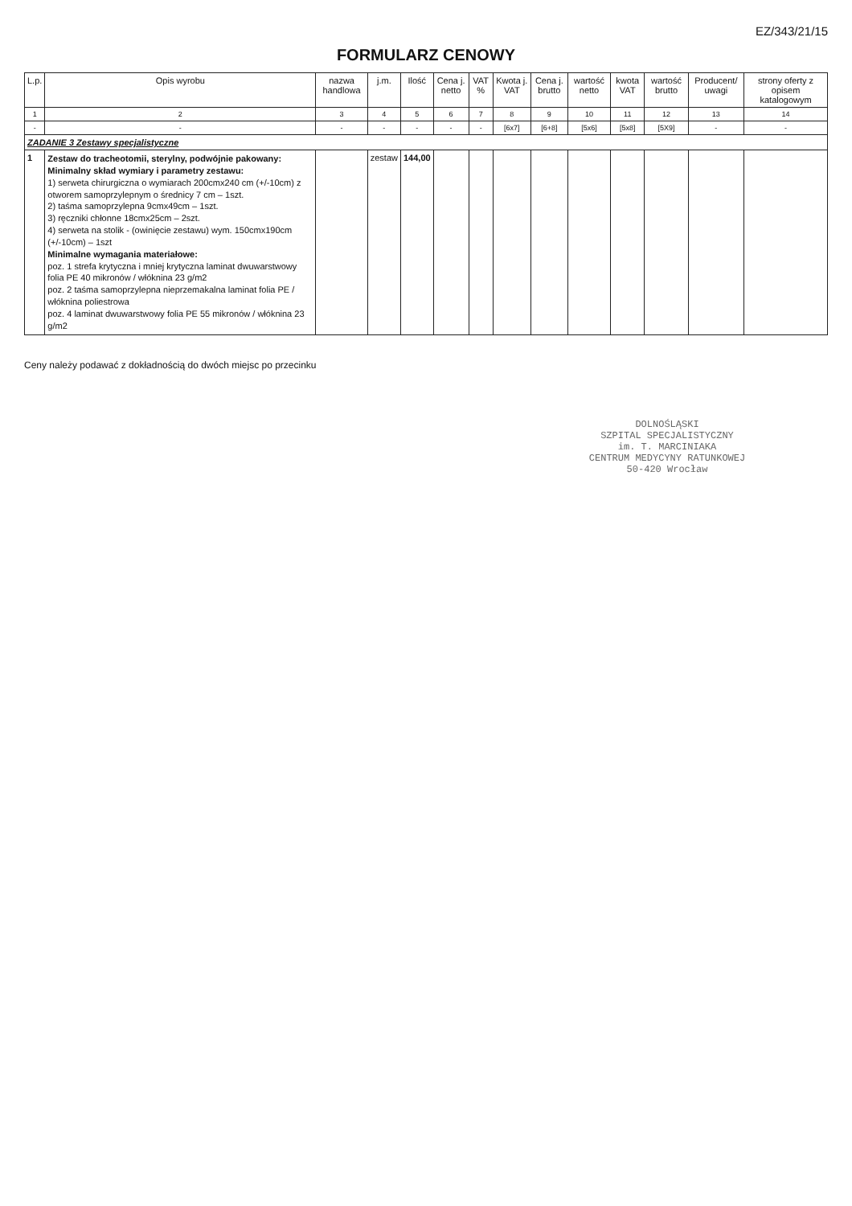EZ/343/21/15
FORMULARZ CENOWY
| L.p. | Opis wyrobu | nazwa handlowa | j.m. | Ilość | Cena j. netto | VAT % | Kwota j. VAT | Cena j. brutto | wartość netto | kwota VAT | wartość brutto | Producent/ uwagi | strony oferty z opisem katalogowym |
| --- | --- | --- | --- | --- | --- | --- | --- | --- | --- | --- | --- | --- | --- |
| 1 | 2 | 3 | 4 | 5 | 6 | 7 | 8 | 9 | 10 | 11 | 12 | 13 | 14 |
| - | - | - | - | - | - | - | [6x7] | [6+8] | [5x6] | [5x8] | [5X9] | - | - |
| ZADANIE 3 Zestawy specjalistyczne | | | | | | | | | | | | | |
| 1 | Zestaw do tracheotomii, sterylny, podwójnie pakowany: Minimalny skład wymiary i parametry zestawu: 1) serweta chirurgiczna o wymiarach 200cmx240 cm (+/-10cm) z otworem samoprzylepnym o średnicy 7 cm – 1szt. 2) taśma samoprzylepna 9cmx49cm – 1szt. 3) ręczniki chłonne 18cmx25cm – 2szt. 4) serweta na stolik - (owinięcie zestawu) wym. 150cmx190cm (+/-10cm) – 1szt Minimalne wymagania materiałowe: poz. 1 strefa krytyczna i mniej krytyczna laminat dwuwarstwowy folia PE 40 mikronów / włóknina 23 g/m2 poz. 2 taśma samoprzylepna nieprzemakalna laminat folia PE / włóknina poliestrowa poz. 4 laminat dwuwarstwowy folia PE 55 mikronów / włóknina 23 g/m2 | | zestaw | 144,00 | | | | | | | | | |
Ceny należy podawać z dokładnością do dwóch miejsc po przecinku
DOLNOŚLĄSKI
SZPITAL SPECJALISTYCZNY
im. T. MARCINIAKA
CENTRUM MEDYCYNY RATUNKOWEJ
50-420 Wrocław